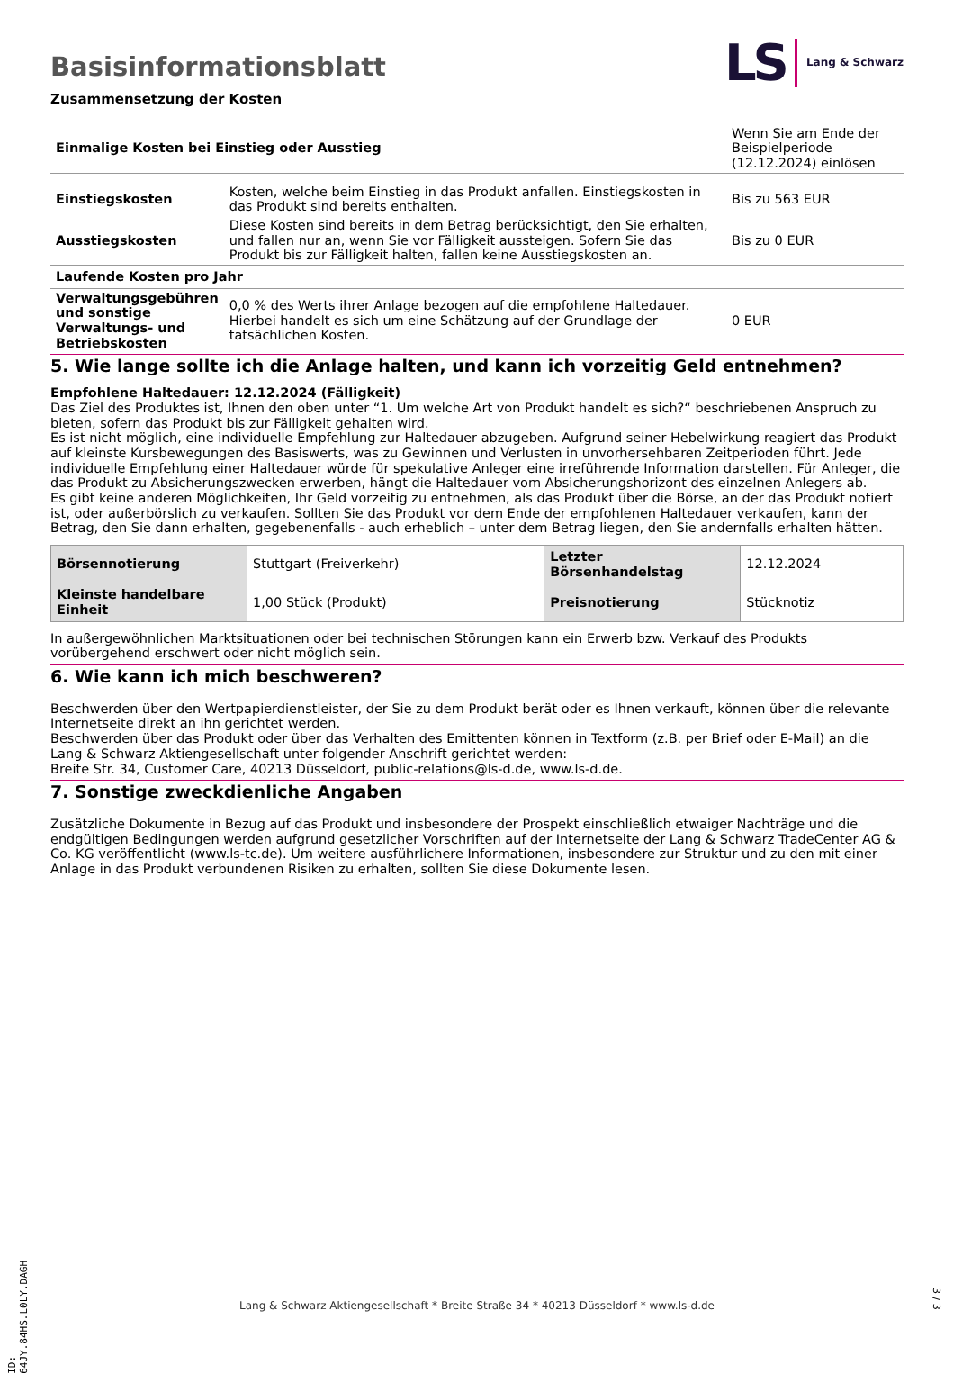Basisinformationsblatt
LS Lang & Schwarz
Zusammensetzung der Kosten
| Einmalige Kosten bei Einstieg oder Ausstieg | | Wenn Sie am Ende der Beispielperiode (12.12.2024) einlösen |
| Einstiegskosten | Kosten, welche beim Einstieg in das Produkt anfallen. Einstiegskosten in das Produkt sind bereits enthalten. | Bis zu 563 EUR |
| Ausstiegskosten | Diese Kosten sind bereits in dem Betrag berücksichtigt, den Sie erhalten, und fallen nur an, wenn Sie vor Fälligkeit aussteigen. Sofern Sie das Produkt bis zur Fälligkeit halten, fallen keine Ausstiegskosten an. | Bis zu 0 EUR |
| Laufende Kosten pro Jahr | | |
| Verwaltungsgebühren und sonstige Verwaltungs- und Betriebskosten | 0,0 % des Werts ihrer Anlage bezogen auf die empfohlene Haltedauer. Hierbei handelt es sich um eine Schätzung auf der Grundlage der tatsächlichen Kosten. | 0 EUR |
5. Wie lange sollte ich die Anlage halten, und kann ich vorzeitig Geld entnehmen?
Empfohlene Haltedauer: 12.12.2024 (Fälligkeit)
Das Ziel des Produktes ist, Ihnen den oben unter “1. Um welche Art von Produkt handelt es sich?“ beschriebenen Anspruch zu bieten, sofern das Produkt bis zur Fälligkeit gehalten wird.
Es ist nicht möglich, eine individuelle Empfehlung zur Haltedauer abzugeben. Aufgrund seiner Hebelwirkung reagiert das Produkt auf kleinste Kursbewegungen des Basiswerts, was zu Gewinnen und Verlusten in unvorhersehbaren Zeitperioden führt. Jede individuelle Empfehlung einer Haltedauer würde für spekulative Anleger eine irreführende Information darstellen. Für Anleger, die das Produkt zu Absicherungszwecken erwerben, hängt die Haltedauer vom Absicherungshorizont des einzelnen Anlegers ab.
Es gibt keine anderen Möglichkeiten, Ihr Geld vorzeitig zu entnehmen, als das Produkt über die Börse, an der das Produkt notiert ist, oder außerbörslich zu verkaufen. Sollten Sie das Produkt vor dem Ende der empfohlenen Haltedauer verkaufen, kann der Betrag, den Sie dann erhalten, gegebenenfalls - auch erheblich – unter dem Betrag liegen, den Sie andernfalls erhalten hätten.
| Börsennotierung | Stuttgart (Freiverkehr) | Letzter Börsenhandelstag | 12.12.2024 |
| Kleinste handelbare Einheit | 1,00 Stück (Produkt) | Preisnotierung | Stücknotiz |
In außergewöhnlichen Marktsituationen oder bei technischen Störungen kann ein Erwerb bzw. Verkauf des Produkts vorübergehend erschwert oder nicht möglich sein.
6. Wie kann ich mich beschweren?
Beschwerden über den Wertpapierdienstleister, der Sie zu dem Produkt berät oder es Ihnen verkauft, können über die relevante Internetseite direkt an ihn gerichtet werden.
Beschwerden über das Produkt oder über das Verhalten des Emittenten können in Textform (z.B. per Brief oder E-Mail) an die Lang & Schwarz Aktiengesellschaft unter folgender Anschrift gerichtet werden:
Breite Str. 34, Customer Care, 40213 Düsseldorf, public-relations@ls-d.de, www.ls-d.de.
7. Sonstige zweckdienliche Angaben
Zusätzliche Dokumente in Bezug auf das Produkt und insbesondere der Prospekt einschließlich etwaiger Nachträge und die endgültigen Bedingungen werden aufgrund gesetzlicher Vorschriften auf der Internetseite der Lang & Schwarz TradeCenter AG & Co. KG veröffentlicht (www.ls-tc.de). Um weitere ausführlichere Informationen, insbesondere zur Struktur und zu den mit einer Anlage in das Produkt verbundenen Risiken zu erhalten, sollten Sie diese Dokumente lesen.
ID: 64JY.84HS.L0LY.DAGH
Lang & Schwarz Aktiengesellschaft * Breite Straße 34 * 40213 Düsseldorf * www.ls-d.de
3 / 3